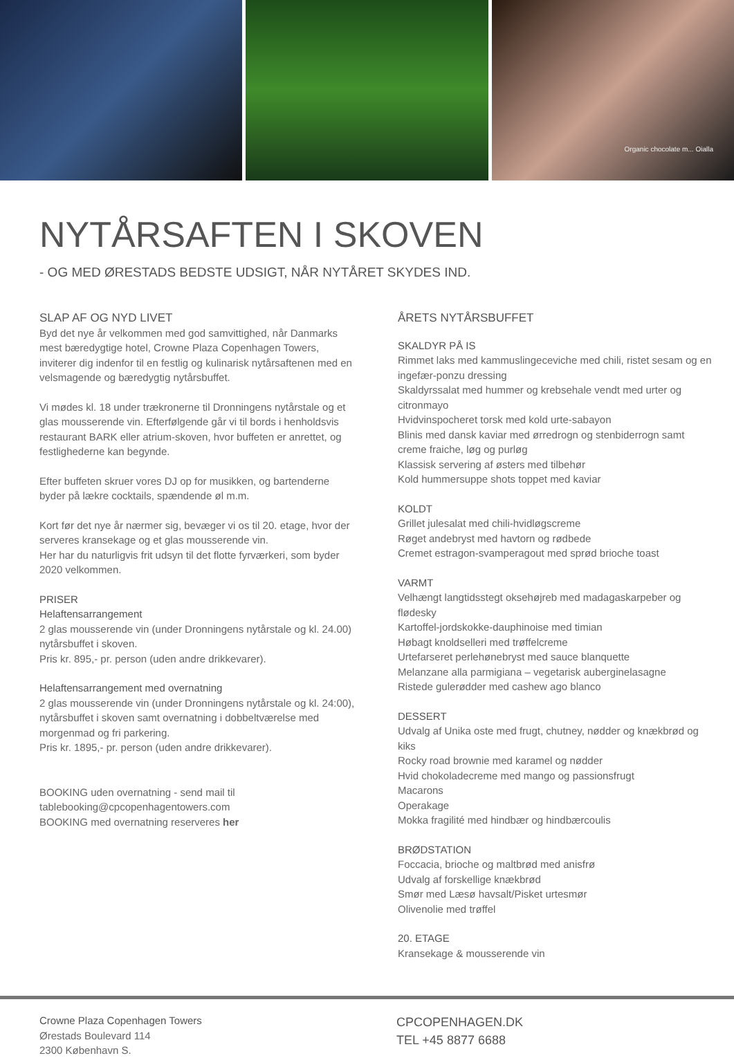Organic chocolate m... Oialla
NYTÅRSAFTEN I SKOVEN
- OG MED ØRESTADS BEDSTE UDSIGT, NÅR NYTÅRET SKYDES IND.
SLAP AF OG NYD LIVET
Byd det nye år velkommen med god samvittighed, når Danmarks mest bæredygtige hotel, Crowne Plaza Copenhagen Towers, inviterer dig indenfor til en festlig og kulinarisk nytårsaftenen med en velsmagende og bæredygtig nytårsbuffet.
Vi mødes kl. 18 under trækronerne til Dronningens nytårstale og et glas mousserende vin. Efterfølgende går vi til bords i henholdsvis restaurant BARK eller atrium-skoven, hvor buffeten er anrettet, og festlighederne kan begynde.
Efter buffeten skruer vores DJ op for musikken, og bartenderne byder på lækre cocktails, spændende øl m.m.
Kort før det nye år nærmer sig, bevæger vi os til 20. etage, hvor der serveres kransekage og et glas mousserende vin.
Her har du naturligvis frit udsyn til det flotte fyrværkeri, som byder 2020 velkommen.
PRISER
Helaftensarrangement
2 glas mousserende vin (under Dronningens nytårstale og kl. 24.00) nytårsbuffet i skoven.
Pris kr. 895,- pr. person (uden andre drikkevarer).
Helaftensarrangement med overnatning
2 glas mousserende vin (under Dronningens nytårstale og kl. 24:00), nytårsbuffet i skoven samt overnatning i dobbeltværelse med morgenmad og fri parkering.
Pris kr. 1895,- pr. person (uden andre drikkevarer).
BOOKING uden overnatning - send mail til tablebooking@cpcopenhagentowers.com
BOOKING med overnatning reserveres her
ÅRETS NYTÅRSBUFFET
SKALDYR PÅ IS
Rimmet laks med kammuslingeceviche med chili, ristet sesam og en ingefær-ponzu dressing
Skaldyrssalat med hummer og krebsehale vendt med urter og citronmayo
Hvidvinspocheret torsk med kold urte-sabayon
Blinis med dansk kaviar med ørredrogn og stenbiderrogn samt creme fraiche, løg og purløg
Klassisk servering af østers med tilbehør
Kold hummersuppe shots toppet med kaviar
KOLDT
Grillet julesalat med chili-hvidløgscreme
Røget andebryst med havtorn og rødbede
Cremet estragon-svamperagout med sprød brioche toast
VARMT
Velhængt langtidsstegt oksehøjreb med madagaskarpeber og flødesky
Kartoffel-jordskokke-dauphinoise med timian
Høbagt knoldselleri med trøffelcreme
Urtefarseret perlehønebryst med sauce blanquette
Melanzane alla parmigiana – vegetarisk auberginelasagne
Ristede gulerødder med cashew ago blanco
DESSERT
Udvalg af Unika oste med frugt, chutney, nødder og knækbrød og kiks
Rocky road brownie med karamel og nødder
Hvid chokoladecreme med mango og passionsfrugt
Macarons
Operakage
Mokka fragilité med hindbær og hindbærcoulis
BRØDSTATION
Foccacia, brioche og maltbrød med anisfrø
Udvalg af forskellige knækbrød
Smør med Læsø havsalt/Pisket urtesmør
Olivenolie med trøffel
20. ETAGE
Kransekage & mousserende vin
Crowne Plaza Copenhagen Towers
Ørestads Boulevard 114
2300 København S.
CPCOPENHAGEN.DK
TEL +45 8877 6688